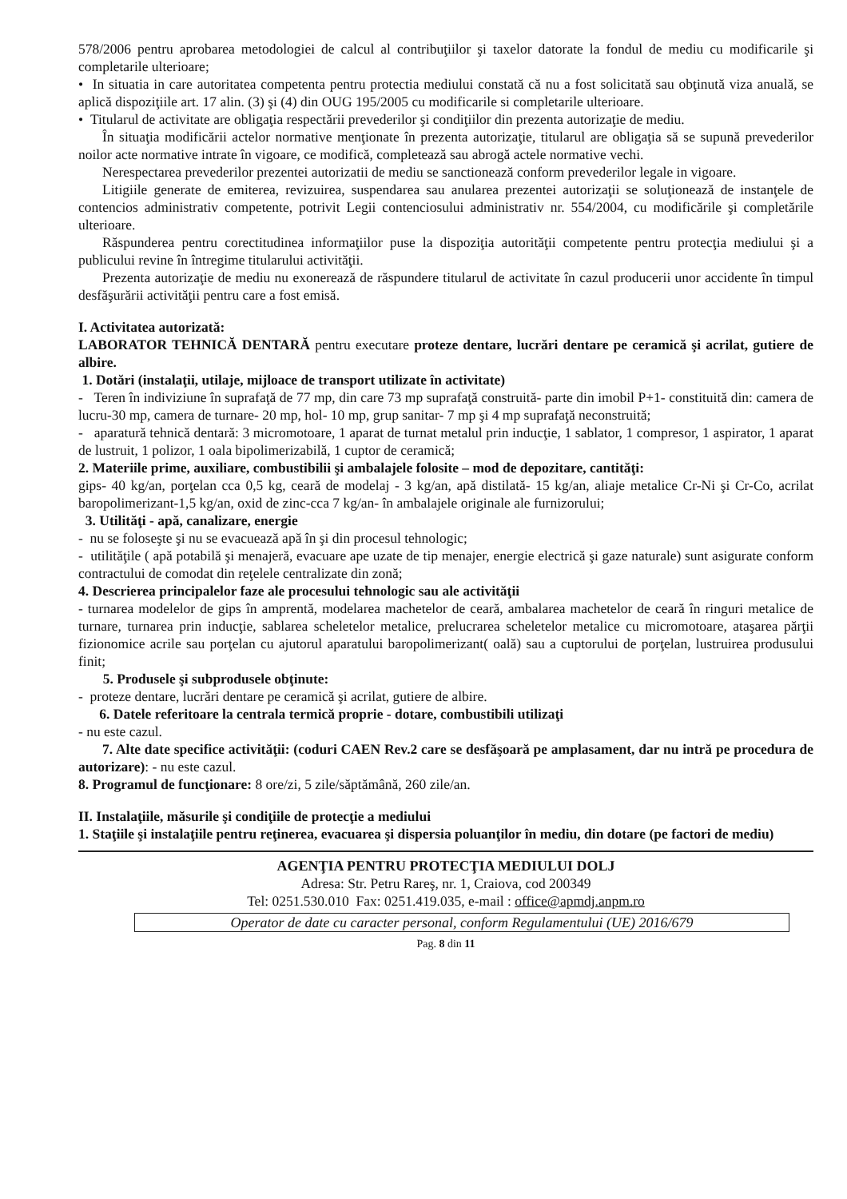578/2006 pentru aprobarea metodologiei de calcul al contribuţiilor şi taxelor datorate la fondul de mediu cu modificarile şi completarile ulterioare;
• In situatia in care autoritatea competenta pentru protectia mediului constată că nu a fost solicitată sau obţinută viza anuală, se aplică dispoziţiile art. 17 alin. (3) şi (4) din OUG 195/2005 cu modificarile si completarile ulterioare.
• Titularul de activitate are obligaţia respectării prevederilor şi condiţiilor din prezenta autorizaţie de mediu.
În situaţia modificării actelor normative menţionate în prezenta autorizaţie, titularul are obligaţia să se supună prevederilor noilor acte normative intrate în vigoare, ce modifică, completează sau abrogă actele normative vechi.
Nerespectarea prevederilor prezentei autorizatii de mediu se sanctionează conform prevederilor legale in vigoare.
Litigiile generate de emiterea, revizuirea, suspendarea sau anularea prezentei autorizaţii se soluţionează de instanţele de contencios administrativ competente, potrivit Legii contenciosului administrativ nr. 554/2004, cu modificările şi completările ulterioare.
Răspunderea pentru corectitudinea informaţiilor puse la dispoziţia autorităţii competente pentru protecţia mediului şi a publicului revine în întregime titularului activităţii.
Prezenta autorizaţie de mediu nu exonerează de răspundere titularul de activitate în cazul producerii unor accidente în timpul desfăşurării activităţii pentru care a fost emisă.
I. Activitatea autorizată:
LABORATOR TEHNICĂ DENTARĂ pentru executare proteze dentare, lucrări dentare pe ceramică şi acrilat, gutiere de albire.
1. Dotări (instalaţii, utilaje, mijloace de transport utilizate în activitate)
- Teren în indiviziune în suprafaţă de 77 mp, din care 73 mp suprafaţă construită- parte din imobil P+1- constituită din: camera de lucru-30 mp, camera de turnare- 20 mp, hol- 10 mp, grup sanitar- 7 mp şi 4 mp suprafaţă neconstruită;
- aparatură tehnică dentară: 3 micromotoare, 1 aparat de turnat metalul prin inducţie, 1 sablator, 1 compresor, 1 aspirator, 1 aparat de lustruit, 1 polizor, 1 oala bipolimerizabilă, 1 cuptor de ceramică;
2. Materiile prime, auxiliare, combustibilii şi ambalajele folosite – mod de depozitare, cantităţi:
gips- 40 kg/an, porţelan cca 0,5 kg, ceară de modelaj - 3 kg/an, apă distilată- 15 kg/an, aliaje metalice Cr-Ni şi Cr-Co, acrilat baropolimerizant-1,5 kg/an, oxid de zinc-cca 7 kg/an- în ambalajele originale ale furnizorului;
3. Utilităţi - apă, canalizare, energie
- nu se foloseşte şi nu se evacuează apă în şi din procesul tehnologic;
- utilităţile ( apă potabilă şi menajeră, evacuare ape uzate de tip menajer, energie electrică şi gaze naturale) sunt asigurate conform contractului de comodat din reţelele centralizate din zonă;
4. Descrierea principalelor faze ale procesului tehnologic sau ale activităţii
- turnarea modelelor de gips în amprentă, modelarea machetelor de ceară, ambalarea machetelor de ceară în ringuri metalice de turnare, turnarea prin inducţie, sablarea scheletelor metalice, prelucrarea scheletelor metalice cu micromotoare, ataşarea părţii fizionomice acrile sau porţelan cu ajutorul aparatului baropolimerizant( oală) sau a cuptorului de porţelan, lustruirea produsului finit;
5. Produsele şi subprodusele obţinute:
- proteze dentare, lucrări dentare pe ceramică şi acrilat, gutiere de albire.
6. Datele referitoare la centrala termică proprie - dotare, combustibili utilizaţi
- nu este cazul.
7. Alte date specifice activităţii: (coduri CAEN Rev.2 care se desfăşoară pe amplasament, dar nu intră pe procedura de autorizare): - nu este cazul.
8. Programul de funcţionare: 8 ore/zi, 5 zile/săptămână, 260 zile/an.
II. Instalaţiile, măsurile şi condiţiile de protecţie a mediului
1. Staţiile şi instalaţiile pentru reţinerea, evacuarea şi dispersia poluanţilor în mediu, din dotare (pe factori de mediu)
AGENŢIA PENTRU PROTECŢIA MEDIULUI DOLJ
Adresa: Str. Petru Rareş, nr. 1, Craiova, cod 200349
Tel: 0251.530.010 Fax: 0251.419.035, e-mail : office@apmdj.anpm.ro
Operator de date cu caracter personal, conform Regulamentului (UE) 2016/679
Pag. 8 din 11